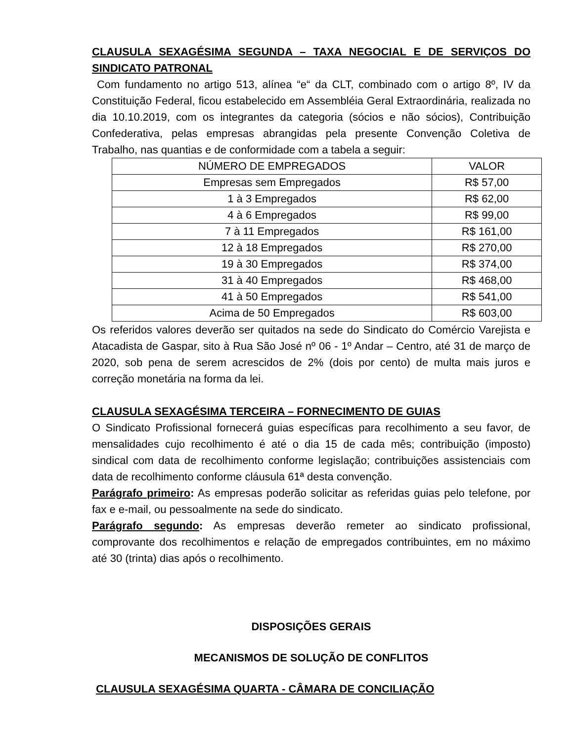CLAUSULA SEXAGÉSIMA SEGUNDA – TAXA NEGOCIAL E DE SERVIÇOS DO SINDICATO PATRONAL
Com fundamento no artigo 513, alínea “e“ da CLT, combinado com o artigo 8º, IV da Constituição Federal, ficou estabelecido em Assembléia Geral Extraordinária, realizada no dia 10.10.2019, com os integrantes da categoria (sócios e não sócios), Contribuição Confederativa, pelas empresas abrangidas pela presente Convenção Coletiva de Trabalho, nas quantias e de conformidade com a tabela a seguir:
| NÚMERO DE EMPREGADOS | VALOR |
| Empresas sem Empregados | R$ 57,00 |
| 1 à 3 Empregados | R$ 62,00 |
| 4 à 6 Empregados | R$ 99,00 |
| 7 à 11 Empregados | R$ 161,00 |
| 12 à 18 Empregados | R$ 270,00 |
| 19 à 30 Empregados | R$ 374,00 |
| 31 à 40 Empregados | R$ 468,00 |
| 41 à 50 Empregados | R$ 541,00 |
| Acima de 50 Empregados | R$ 603,00 |
Os referidos valores deverão ser quitados na sede do Sindicato do Comércio Varejista e Atacadista de Gaspar, sito à Rua São José nº 06 - 1º Andar – Centro, até 31 de março de 2020, sob pena de serem acrescidos de 2% (dois por cento) de multa mais juros e correção monetária na forma da lei.
CLAUSULA SEXAGÉSIMA TERCEIRA – FORNECIMENTO DE GUIAS
O Sindicato Profissional fornecerá guias específicas para recolhimento a seu favor, de mensalidades cujo recolhimento é até o dia 15 de cada mês; contribuição (imposto) sindical com data de recolhimento conforme legislação; contribuições assistenciais com data de recolhimento conforme cláusula 61ª desta convenção.
Parágrafo primeiro: As empresas poderão solicitar as referidas guias pelo telefone, por fax e e-mail, ou pessoalmente na sede do sindicato.
Parágrafo segundo: As empresas deverão remeter ao sindicato profissional, comprovante dos recolhimentos e relação de empregados contribuintes, em no máximo até 30 (trinta) dias após o recolhimento.
DISPOSIÇÕES GERAIS
MECANISMOS DE SOLUÇÃO DE CONFLITOS
CLAUSULA SEXAGÉSIMA QUARTA - CÂMARA DE CONCILIAÇÃO